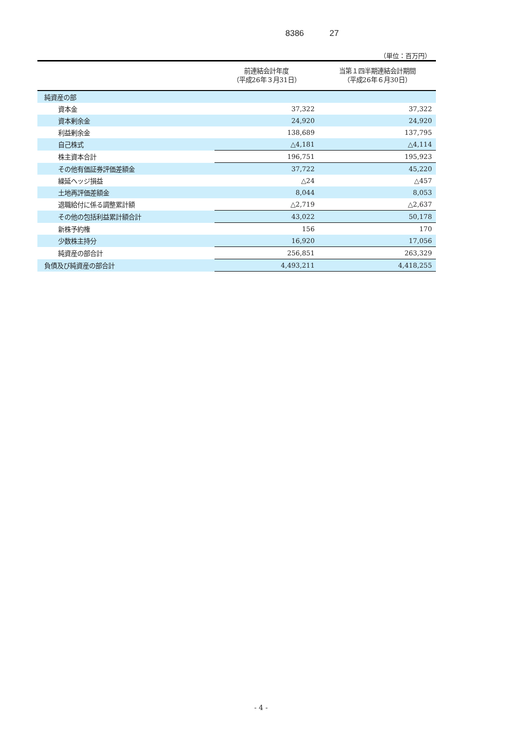8386 27
（単位：百万円）
| | 前連結会計年度 （平成26年３月31日） | 当第１四半期連結会計期間 （平成26年６月30日） |
| --- | --- | --- |
| 純資産の部 | | |
| 資本金 | 37,322 | 37,322 |
| 資本剰余金 | 24,920 | 24,920 |
| 利益剰余金 | 138,689 | 137,795 |
| 自己株式 | △4,181 | △4,114 |
| 株主資本合計 | 196,751 | 195,923 |
| その他有価証券評価差額金 | 37,722 | 45,220 |
| 繰延ヘッジ損益 | △24 | △457 |
| 土地再評価差額金 | 8,044 | 8,053 |
| 退職給付に係る調整累計額 | △2,719 | △2,637 |
| その他の包括利益累計額合計 | 43,022 | 50,178 |
| 新株予約権 | 156 | 170 |
| 少数株主持分 | 16,920 | 17,056 |
| 純資産の部合計 | 256,851 | 263,329 |
| 負債及び純資産の部合計 | 4,493,211 | 4,418,255 |
- 4 -